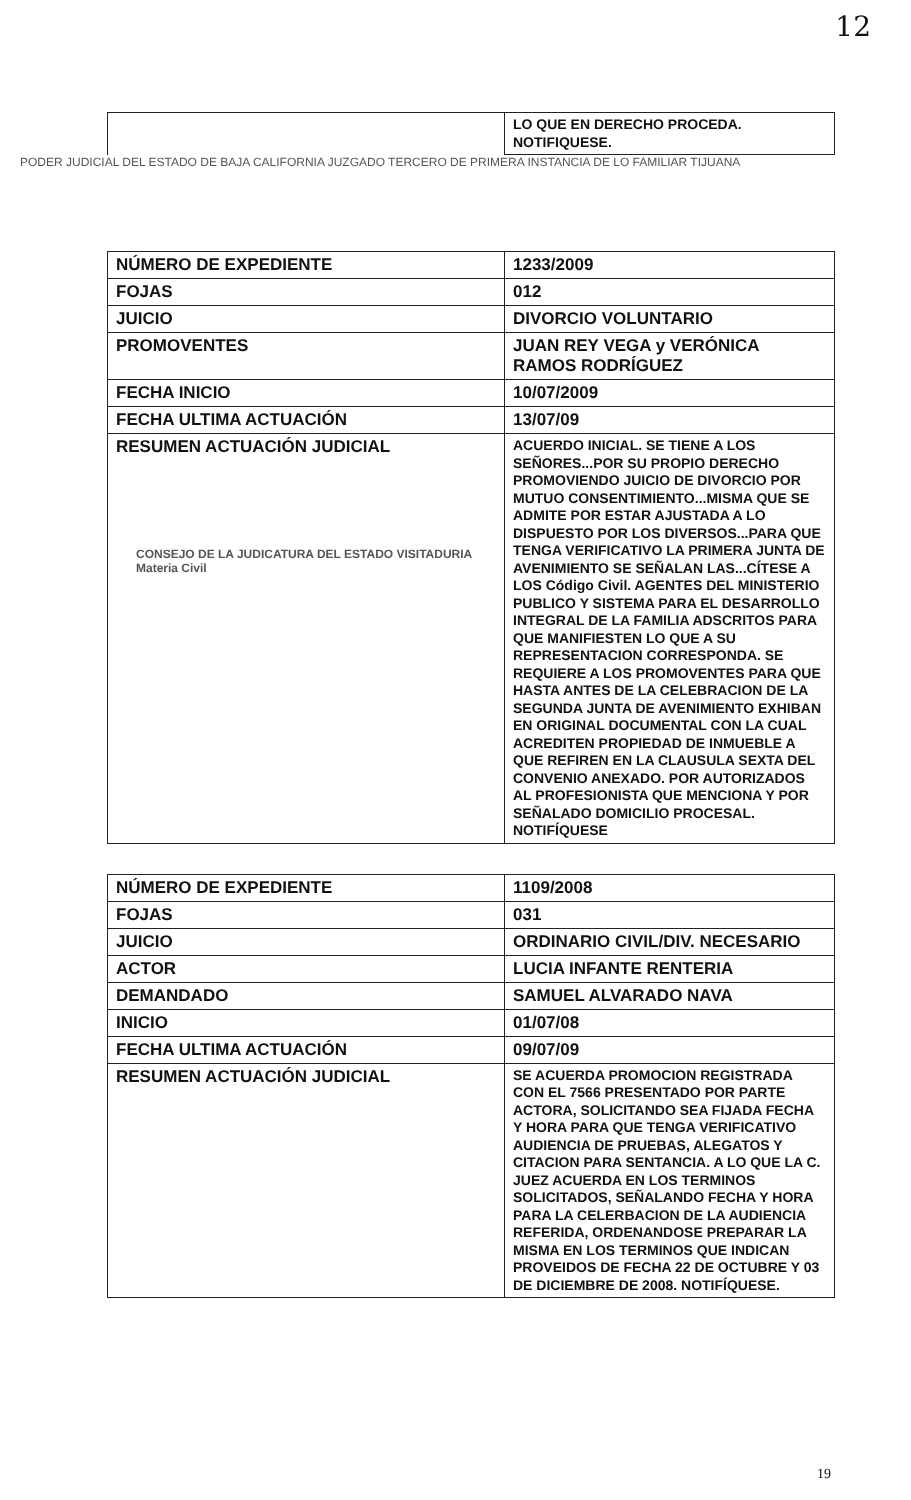12
| | LO QUE EN DERECHO PROCEDA. NOTIFIQUESE. |
PODER JUDICIAL DEL ESTADO DE BAJA CALIFORNIA JUZGADO TERCERO DE PRIMERA INSTANCIA DE LO FAMILIAR TIJUANA
| NÚMERO DE EXPEDIENTE | 1233/2009 |
| FOJAS | 012 |
| JUICIO | DIVORCIO VOLUNTARIO |
| PROMOVENTES | JUAN REY VEGA y VERÓNICA RAMOS RODRÍGUEZ |
| FECHA INICIO | 10/07/2009 |
| FECHA ULTIMA ACTUACIÓN | 13/07/09 |
| RESUMEN ACTUACIÓN JUDICIAL CONSEJO DE LA JUDICATURA DEL ESTADO VISITADURIA Materia Civil | ACUERDO INICIAL. SE TIENE A LOS SEÑORES...POR SU PROPIO DERECHO PROMOVIENDO JUICIO DE DIVORCIO POR MUTUO CONSENTIMIENTO...MISMA QUE SE ADMITE POR ESTAR AJUSTADA A LO DISPUESTO POR LOS DIVERSOS...PARA QUE TENGA VERIFICATIVO LA PRIMERA JUNTA DE AVENIMIENTO SE SEÑALAN LAS...CÍTESE A LOS Código Civil. AGENTES DEL MINISTERIO PUBLICO Y SISTEMA PARA EL DESARROLLO INTEGRAL DE LA FAMILIA ADSCRITOS PARA QUE MANIFIESTEN LO QUE A SU REPRESENTACION CORRESPONDA. SE REQUIERE A LOS PROMOVENTES PARA QUE HASTA ANTES DE LA CELEBRACION DE LA SEGUNDA JUNTA DE AVENIMIENTO EXHIBAN EN ORIGINAL DOCUMENTAL CON LA CUAL ACREDITEN PROPIEDAD DE INMUEBLE A QUE REFIREN EN LA CLAUSULA SEXTA DEL CONVENIO ANEXADO. POR AUTORIZADOS AL PROFESIONISTA QUE MENCIONA Y POR SEÑALADO DOMICILIO PROCESAL. NOTIFÍQUESE |
| NÚMERO DE EXPEDIENTE | 1109/2008 |
| FOJAS | 031 |
| JUICIO | ORDINARIO CIVIL/DIV. NECESARIO |
| ACTOR | LUCIA INFANTE RENTERIA |
| DEMANDADO | SAMUEL ALVARADO NAVA |
| INICIO | 01/07/08 |
| FECHA ULTIMA ACTUACIÓN | 09/07/09 |
| RESUMEN ACTUACIÓN JUDICIAL | SE ACUERDA PROMOCION REGISTRADA CON EL 7566 PRESENTADO POR PARTE ACTORA, SOLICITANDO SEA FIJADA FECHA Y HORA PARA QUE TENGA VERIFICATIVO AUDIENCIA DE PRUEBAS, ALEGATOS Y CITACION PARA SENTANCIA. A LO QUE LA C. JUEZ ACUERDA EN LOS TERMINOS SOLICITADOS, SEÑALANDO FECHA Y HORA PARA LA CELERBACION DE LA AUDIENCIA REFERIDA, ORDENANDOSE PREPARAR LA MISMA EN LOS TERMINOS QUE INDICAN PROVEIDOS DE FECHA 22 DE OCTUBRE Y 03 DE DICIEMBRE DE 2008. NOTIFÍQUESE. |
19